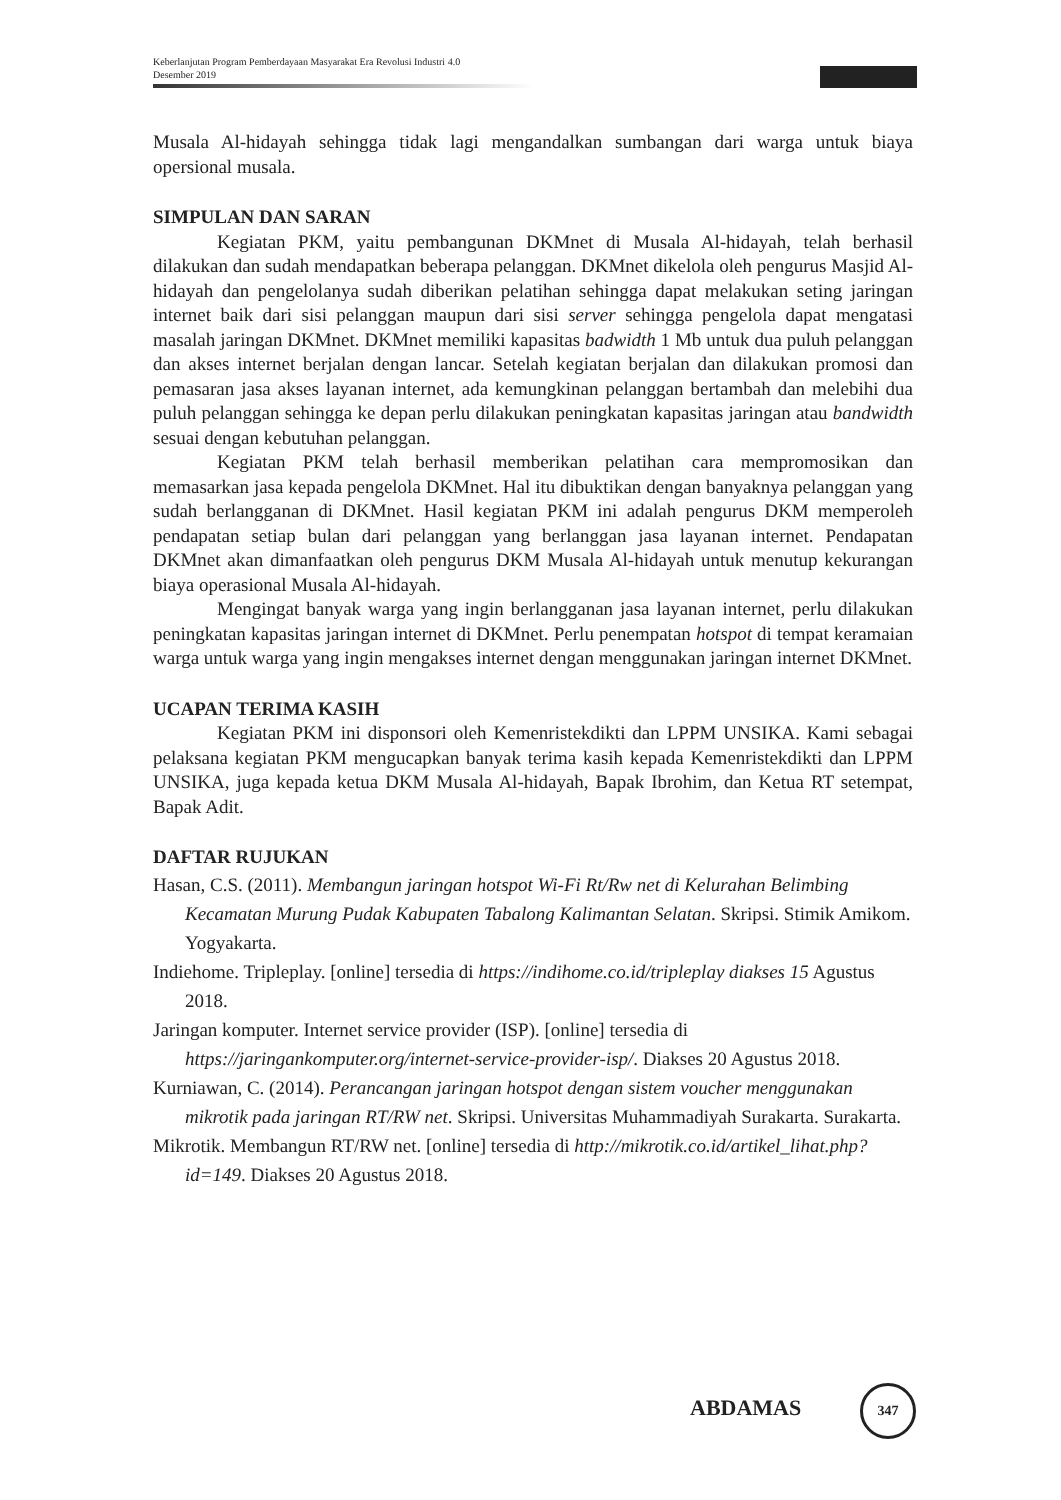Keberlanjutan Program Pemberdayaan Masyarakat Era Revolusi Industri 4.0
Desember 2019
Musala Al-hidayah sehingga tidak lagi mengandalkan sumbangan dari warga untuk biaya opersional musala.
SIMPULAN DAN SARAN
Kegiatan PKM, yaitu pembangunan DKMnet di Musala Al-hidayah, telah berhasil dilakukan dan sudah mendapatkan beberapa pelanggan. DKMnet dikelola oleh pengurus Masjid Al-hidayah dan pengelolanya sudah diberikan pelatihan sehingga dapat melakukan seting jaringan internet baik dari sisi pelanggan maupun dari sisi server sehingga pengelola dapat mengatasi masalah jaringan DKMnet. DKMnet memiliki kapasitas badwidth 1 Mb untuk dua puluh pelanggan dan akses internet berjalan dengan lancar. Setelah kegiatan berjalan dan dilakukan promosi dan pemasaran jasa akses layanan internet, ada kemungkinan pelanggan bertambah dan melebihi dua puluh pelanggan sehingga ke depan perlu dilakukan peningkatan kapasitas jaringan atau bandwidth sesuai dengan kebutuhan pelanggan.
Kegiatan PKM telah berhasil memberikan pelatihan cara mempromosikan dan memasarkan jasa kepada pengelola DKMnet. Hal itu dibuktikan dengan banyaknya pelanggan yang sudah berlangganan di DKMnet. Hasil kegiatan PKM ini adalah pengurus DKM memperoleh pendapatan setiap bulan dari pelanggan yang berlanggan jasa layanan internet. Pendapatan DKMnet akan dimanfaatkan oleh pengurus DKM Musala Al-hidayah untuk menutup kekurangan biaya operasional Musala Al-hidayah.
Mengingat banyak warga yang ingin berlangganan jasa layanan internet, perlu dilakukan peningkatan kapasitas jaringan internet di DKMnet. Perlu penempatan hotspot di tempat keramaian warga untuk warga yang ingin mengakses internet dengan menggunakan jaringan internet DKMnet.
UCAPAN TERIMA KASIH
Kegiatan PKM ini disponsori oleh Kemenristekdikti dan LPPM UNSIKA. Kami sebagai pelaksana kegiatan PKM mengucapkan banyak terima kasih kepada Kemenristekdikti dan LPPM UNSIKA, juga kepada ketua DKM Musala Al-hidayah, Bapak Ibrohim, dan Ketua RT setempat, Bapak Adit.
DAFTAR RUJUKAN
Hasan, C.S. (2011). Membangun jaringan hotspot Wi-Fi Rt/Rw net di Kelurahan Belimbing Kecamatan Murung Pudak Kabupaten Tabalong Kalimantan Selatan. Skripsi. Stimik Amikom. Yogyakarta.
Indiehome. Tripleplay. [online] tersedia di https://indihome.co.id/tripleplay diakses 15 Agustus 2018.
Jaringan komputer. Internet service provider (ISP). [online] tersedia di https://jaringankomputer.org/internet-service-provider-isp/. Diakses 20 Agustus 2018.
Kurniawan, C. (2014). Perancangan jaringan hotspot dengan sistem voucher menggunakan mikrotik pada jaringan RT/RW net. Skripsi. Universitas Muhammadiyah Surakarta. Surakarta.
Mikrotik. Membangun RT/RW net. [online] tersedia di http://mikrotik.co.id/artikel_lihat.php?id=149. Diakses 20 Agustus 2018.
ABDAMAS
347